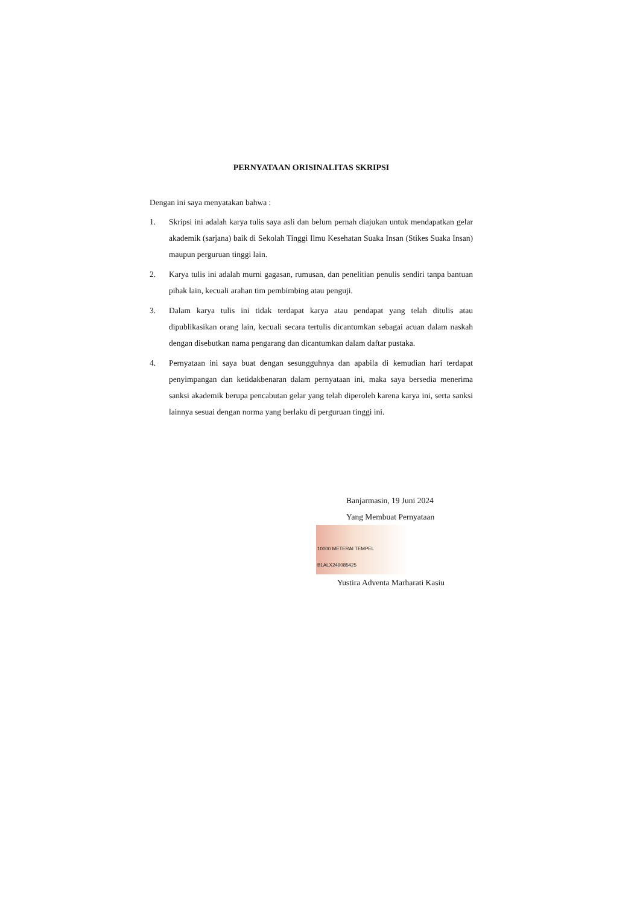PERNYATAAN ORISINALITAS SKRIPSI
Dengan ini saya menyatakan bahwa :
1. Skripsi ini adalah karya tulis saya asli dan belum pernah diajukan untuk mendapatkan gelar akademik (sarjana) baik di Sekolah Tinggi Ilmu Kesehatan Suaka Insan (Stikes Suaka Insan) maupun perguruan tinggi lain.
2. Karya tulis ini adalah murni gagasan, rumusan, dan penelitian penulis sendiri tanpa bantuan pihak lain, kecuali arahan tim pembimbing atau penguji.
3. Dalam karya tulis ini tidak terdapat karya atau pendapat yang telah ditulis atau dipublikasikan orang lain, kecuali secara tertulis dicantumkan sebagai acuan dalam naskah dengan disebutkan nama pengarang dan dicantumkan dalam daftar pustaka.
4. Pernyataan ini saya buat dengan sesungguhnya dan apabila di kemudian hari terdapat penyimpangan dan ketidakbenaran dalam pernyataan ini, maka saya bersedia menerima sanksi akademik berupa pencabutan gelar yang telah diperoleh karena karya ini, serta sanksi lainnya sesuai dengan norma yang berlaku di perguruan tinggi ini.
Banjarmasin, 19 Juni 2024
Yang Membuat Pernyataan
10000 METERAI TEMPEL B1ALX249085425
Yustira Adventa Marharati Kasiu